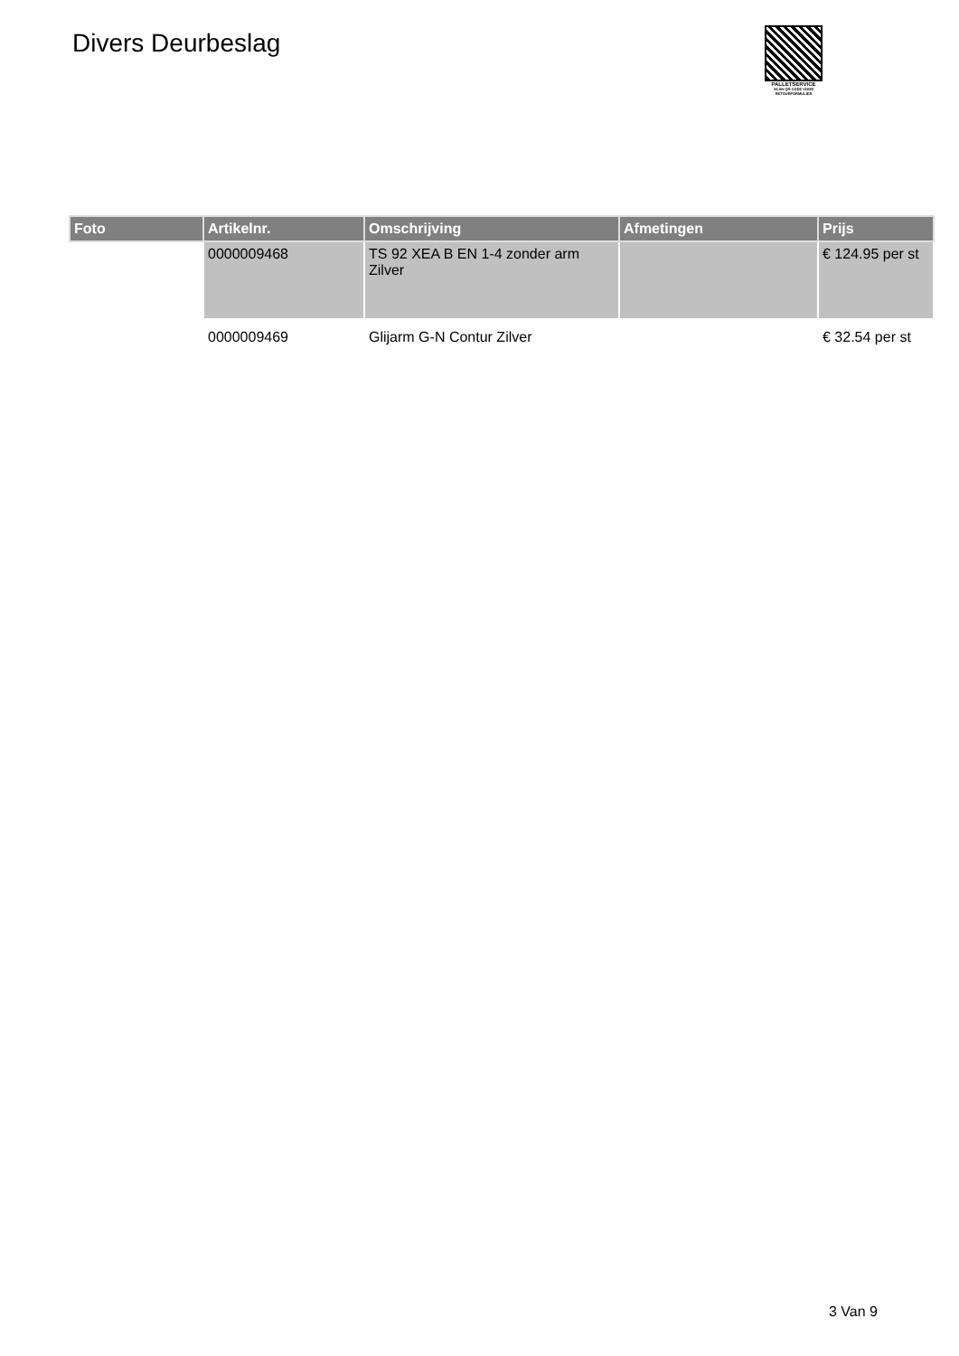Divers Deurbeslag
PALLETSERVICE
SCAN QR-CODE VOOR RETOURFORMULIER
| Foto | Artikelnr. | Omschrijving | Afmetingen | Prijs |
| --- | --- | --- | --- | --- |
| | 0000009468 | TS 92 XEA B EN 1-4 zonder arm Zilver | | € 124.95 per st |
| | 0000009469 | Glijarm G-N Contur Zilver | | € 32.54 per st |
3 Van 9